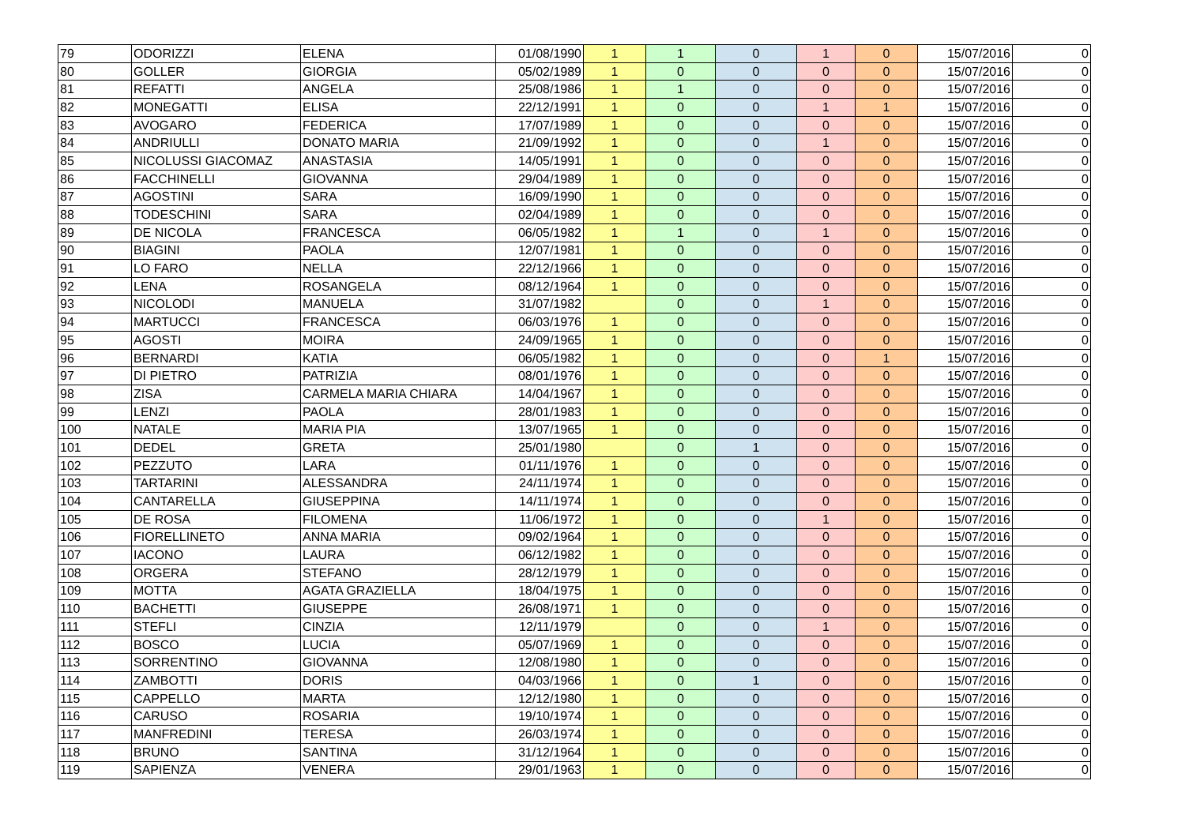| 79 | ODORIZZI | ELENA | 01/08/1990 | 1 | 1 | 0 | 1 | 0 | 15/07/2016 | 0 |
| 80 | GOLLER | GIORGIA | 05/02/1989 | 1 | 0 | 0 | 0 | 0 | 15/07/2016 | 0 |
| 81 | REFATTI | ANGELA | 25/08/1986 | 1 | 1 | 0 | 0 | 0 | 15/07/2016 | 0 |
| 82 | MONEGATTI | ELISA | 22/12/1991 | 1 | 0 | 0 | 1 | 1 | 15/07/2016 | 0 |
| 83 | AVOGARO | FEDERICA | 17/07/1989 | 1 | 0 | 0 | 0 | 0 | 15/07/2016 | 0 |
| 84 | ANDRIULLI | DONATO MARIA | 21/09/1992 | 1 | 0 | 0 | 1 | 0 | 15/07/2016 | 0 |
| 85 | NICOLUSSI GIACOMAZ | ANASTASIA | 14/05/1991 | 1 | 0 | 0 | 0 | 0 | 15/07/2016 | 0 |
| 86 | FACCHINELLI | GIOVANNA | 29/04/1989 | 1 | 0 | 0 | 0 | 0 | 15/07/2016 | 0 |
| 87 | AGOSTINI | SARA | 16/09/1990 | 1 | 0 | 0 | 0 | 0 | 15/07/2016 | 0 |
| 88 | TODESCHINI | SARA | 02/04/1989 | 1 | 0 | 0 | 0 | 0 | 15/07/2016 | 0 |
| 89 | DE NICOLA | FRANCESCA | 06/05/1982 | 1 | 1 | 0 | 1 | 0 | 15/07/2016 | 0 |
| 90 | BIAGINI | PAOLA | 12/07/1981 | 1 | 0 | 0 | 0 | 0 | 15/07/2016 | 0 |
| 91 | LO FARO | NELLA | 22/12/1966 | 1 | 0 | 0 | 0 | 0 | 15/07/2016 | 0 |
| 92 | LENA | ROSANGELA | 08/12/1964 | 1 | 0 | 0 | 0 | 0 | 15/07/2016 | 0 |
| 93 | NICOLODI | MANUELA | 31/07/1982 | | 0 | 0 | 1 | 0 | 15/07/2016 | 0 |
| 94 | MARTUCCI | FRANCESCA | 06/03/1976 | 1 | 0 | 0 | 0 | 0 | 15/07/2016 | 0 |
| 95 | AGOSTI | MOIRA | 24/09/1965 | 1 | 0 | 0 | 0 | 0 | 15/07/2016 | 0 |
| 96 | BERNARDI | KATIA | 06/05/1982 | 1 | 0 | 0 | 0 | 1 | 15/07/2016 | 0 |
| 97 | DI PIETRO | PATRIZIA | 08/01/1976 | 1 | 0 | 0 | 0 | 0 | 15/07/2016 | 0 |
| 98 | ZISA | CARMELA MARIA CHIARA | 14/04/1967 | 1 | 0 | 0 | 0 | 0 | 15/07/2016 | 0 |
| 99 | LENZI | PAOLA | 28/01/1983 | 1 | 0 | 0 | 0 | 0 | 15/07/2016 | 0 |
| 100 | NATALE | MARIA PIA | 13/07/1965 | 1 | 0 | 0 | 0 | 0 | 15/07/2016 | 0 |
| 101 | DEDEL | GRETA | 25/01/1980 | | 0 | 1 | 0 | 0 | 15/07/2016 | 0 |
| 102 | PEZZUTO | LARA | 01/11/1976 | 1 | 0 | 0 | 0 | 0 | 15/07/2016 | 0 |
| 103 | TARTARINI | ALESSANDRA | 24/11/1974 | 1 | 0 | 0 | 0 | 0 | 15/07/2016 | 0 |
| 104 | CANTARELLA | GIUSEPPINA | 14/11/1974 | 1 | 0 | 0 | 0 | 0 | 15/07/2016 | 0 |
| 105 | DE ROSA | FILOMENA | 11/06/1972 | 1 | 0 | 0 | 1 | 0 | 15/07/2016 | 0 |
| 106 | FIORELLINETO | ANNA MARIA | 09/02/1964 | 1 | 0 | 0 | 0 | 0 | 15/07/2016 | 0 |
| 107 | IACONO | LAURA | 06/12/1982 | 1 | 0 | 0 | 0 | 0 | 15/07/2016 | 0 |
| 108 | ORGERA | STEFANO | 28/12/1979 | 1 | 0 | 0 | 0 | 0 | 15/07/2016 | 0 |
| 109 | MOTTA | AGATA GRAZIELLA | 18/04/1975 | 1 | 0 | 0 | 0 | 0 | 15/07/2016 | 0 |
| 110 | BACHETTI | GIUSEPPE | 26/08/1971 | 1 | 0 | 0 | 0 | 0 | 15/07/2016 | 0 |
| 111 | STEFLI | CINZIA | 12/11/1979 | | 0 | 0 | 1 | 0 | 15/07/2016 | 0 |
| 112 | BOSCO | LUCIA | 05/07/1969 | 1 | 0 | 0 | 0 | 0 | 15/07/2016 | 0 |
| 113 | SORRENTINO | GIOVANNA | 12/08/1980 | 1 | 0 | 0 | 0 | 0 | 15/07/2016 | 0 |
| 114 | ZAMBOTTI | DORIS | 04/03/1966 | 1 | 0 | 1 | 0 | 0 | 15/07/2016 | 0 |
| 115 | CAPPELLO | MARTA | 12/12/1980 | 1 | 0 | 0 | 0 | 0 | 15/07/2016 | 0 |
| 116 | CARUSO | ROSARIA | 19/10/1974 | 1 | 0 | 0 | 0 | 0 | 15/07/2016 | 0 |
| 117 | MANFREDINI | TERESA | 26/03/1974 | 1 | 0 | 0 | 0 | 0 | 15/07/2016 | 0 |
| 118 | BRUNO | SANTINA | 31/12/1964 | 1 | 0 | 0 | 0 | 0 | 15/07/2016 | 0 |
| 119 | SAPIENZA | VENERA | 29/01/1963 | 1 | 0 | 0 | 0 | 0 | 15/07/2016 | 0 |